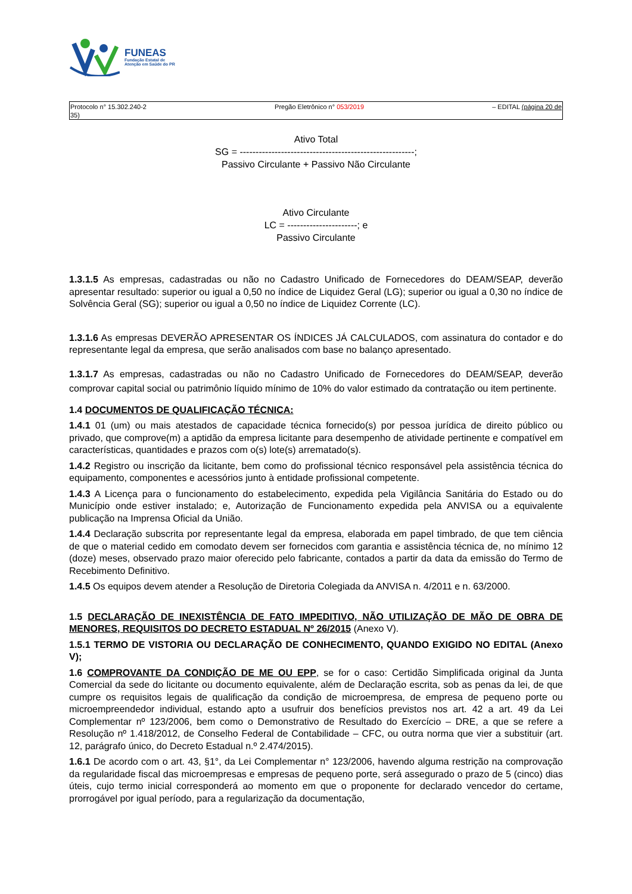FUNEAS
Fundação Estatal de
Atenção em Saúde do PR
Protocolo n° 15.302.240-2
35) Pregão Eletrônico n° 053/2019 – EDITAL (página 20 de
Ativo Total
SG = -------------------------------------------------------;
Passivo Circulante + Passivo Não Circulante
Ativo Circulante
LC = ----------------------; e
Passivo Circulante
1.3.1.5 As empresas, cadastradas ou não no Cadastro Unificado de Fornecedores do DEAM/SEAP, deverão apresentar resultado: superior ou igual a 0,50 no índice de Liquidez Geral (LG); superior ou igual a 0,30 no índice de Solvência Geral (SG); superior ou igual a 0,50 no índice de Liquidez Corrente (LC).
1.3.1.6 As empresas DEVERÃO APRESENTAR OS ÍNDICES JÁ CALCULADOS, com assinatura do contador e do representante legal da empresa, que serão analisados com base no balanço apresentado.
1.3.1.7 As empresas, cadastradas ou não no Cadastro Unificado de Fornecedores do DEAM/SEAP, deverão comprovar capital social ou patrimônio líquido mínimo de 10% do valor estimado da contratação ou item pertinente.
1.4 DOCUMENTOS DE QUALIFICAÇÃO TÉCNICA:
1.4.1 01 (um) ou mais atestados de capacidade técnica fornecido(s) por pessoa jurídica de direito público ou privado, que comprove(m) a aptidão da empresa licitante para desempenho de atividade pertinente e compatível em características, quantidades e prazos com o(s) lote(s) arrematado(s).
1.4.2 Registro ou inscrição da licitante, bem como do profissional técnico responsável pela assistência técnica do equipamento, componentes e acessórios junto à entidade profissional competente.
1.4.3 A Licença para o funcionamento do estabelecimento, expedida pela Vigilância Sanitária do Estado ou do Município onde estiver instalado; e, Autorização de Funcionamento expedida pela ANVISA ou a equivalente publicação na Imprensa Oficial da União.
1.4.4 Declaração subscrita por representante legal da empresa, elaborada em papel timbrado, de que tem ciência de que o material cedido em comodato devem ser fornecidos com garantia e assistência técnica de, no mínimo 12 (doze) meses, observado prazo maior oferecido pelo fabricante, contados a partir da data da emissão do Termo de Recebimento Definitivo.
1.4.5 Os equipos devem atender a Resolução de Diretoria Colegiada da ANVISA n. 4/2011 e n. 63/2000.
1.5 DECLARAÇÃO DE INEXISTÊNCIA DE FATO IMPEDITIVO, NÃO UTILIZAÇÃO DE MÃO DE OBRA DE MENORES, REQUISITOS DO DECRETO ESTADUAL Nº 26/2015 (Anexo V).
1.5.1 TERMO DE VISTORIA OU DECLARAÇÃO DE CONHECIMENTO, QUANDO EXIGIDO NO EDITAL (Anexo V);
1.6 COMPROVANTE DA CONDIÇÃO DE ME OU EPP, se for o caso: Certidão Simplificada original da Junta Comercial da sede do licitante ou documento equivalente, além de Declaração escrita, sob as penas da lei, de que cumpre os requisitos legais de qualificação da condição de microempresa, de empresa de pequeno porte ou microempreendedor individual, estando apto a usufruir dos benefícios previstos nos art. 42 a art. 49 da Lei Complementar nº 123/2006, bem como o Demonstrativo de Resultado do Exercício – DRE, a que se refere a Resolução nº 1.418/2012, de Conselho Federal de Contabilidade – CFC, ou outra norma que vier a substituir (art. 12, parágrafo único, do Decreto Estadual n.º 2.474/2015).
1.6.1 De acordo com o art. 43, §1°, da Lei Complementar n° 123/2006, havendo alguma restrição na comprovação da regularidade fiscal das microempresas e empresas de pequeno porte, será assegurado o prazo de 5 (cinco) dias úteis, cujo termo inicial corresponderá ao momento em que o proponente for declarado vencedor do certame, prorrogável por igual período, para a regularização da documentação,